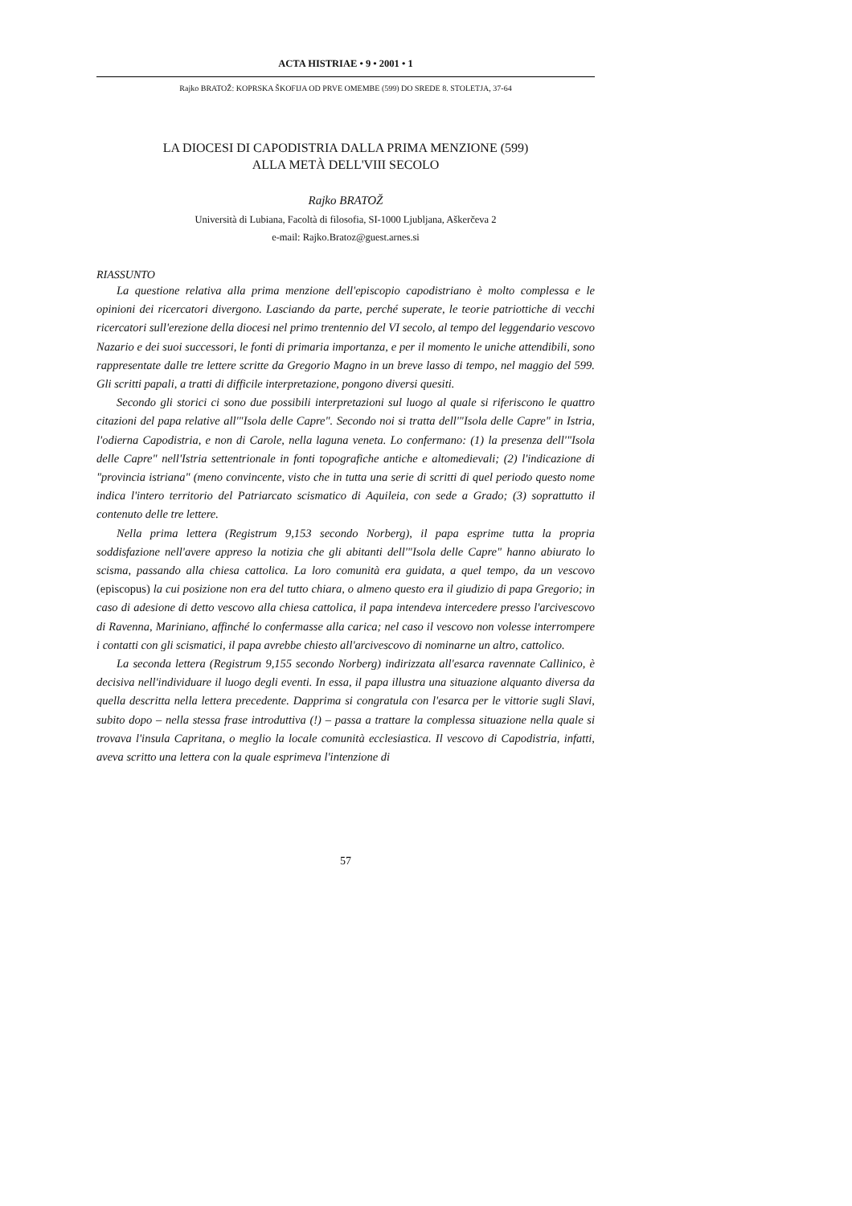ACTA HISTRIAE • 9 • 2001 • 1
Rajko BRATOŽ: KOPRSKA ŠKOFIJA OD PRVE OMEMBE (599) DO SREDE 8. STOLETJA, 37-64
LA DIOCESI DI CAPODISTRIA DALLA PRIMA MENZIONE (599)
ALLA METÀ DELL'VIII SECOLO
Rajko BRATOŽ
Università di Lubiana, Facoltà di filosofia, SI-1000 Ljubljana, Aškerčeva 2
e-mail: Rajko.Bratoz@guest.arnes.si
RIASSUNTO
La questione relativa alla prima menzione dell'episcopio capodistriano è molto complessa e le opinioni dei ricercatori divergono. Lasciando da parte, perché superate, le teorie patriottiche di vecchi ricercatori sull'erezione della diocesi nel primo trentennio del VI secolo, al tempo del leggendario vescovo Nazario e dei suoi successori, le fonti di primaria importanza, e per il momento le uniche attendibili, sono rappresentate dalle tre lettere scritte da Gregorio Magno in un breve lasso di tempo, nel maggio del 599. Gli scritti papali, a tratti di difficile interpretazione, pongono diversi quesiti.
Secondo gli storici ci sono due possibili interpretazioni sul luogo al quale si riferiscono le quattro citazioni del papa relative all'"Isola delle Capre". Secondo noi si tratta dell'"Isola delle Capre" in Istria, l'odierna Capodistria, e non di Carole, nella laguna veneta. Lo confermano: (1) la presenza dell'"Isola delle Capre" nell'Istria settentrionale in fonti topografiche antiche e altomedievali; (2) l'indicazione di "provincia istriana" (meno convincente, visto che in tutta una serie di scritti di quel periodo questo nome indica l'intero territorio del Patriarcato scismatico di Aquileia, con sede a Grado; (3) soprattutto il contenuto delle tre lettere.
Nella prima lettera (Registrum 9,153 secondo Norberg), il papa esprime tutta la propria soddisfazione nell'avere appreso la notizia che gli abitanti dell'"Isola delle Capre" hanno abiurato lo scisma, passando alla chiesa cattolica. La loro comunità era guidata, a quel tempo, da un vescovo (episcopus) la cui posizione non era del tutto chiara, o almeno questo era il giudizio di papa Gregorio; in caso di adesione di detto vescovo alla chiesa cattolica, il papa intendeva intercedere presso l'arcivescovo di Ravenna, Mariniano, affinché lo confermasse alla carica; nel caso il vescovo non volesse interrompere i contatti con gli scismatici, il papa avrebbe chiesto all'arcivescovo di nominarne un altro, cattolico.
La seconda lettera (Registrum 9,155 secondo Norberg) indirizzata all'esarca ravennate Callinico, è decisiva nell'individuare il luogo degli eventi. In essa, il papa illustra una situazione alquanto diversa da quella descritta nella lettera precedente. Dapprima si congratula con l'esarca per le vittorie sugli Slavi, subito dopo – nella stessa frase introduttiva (!) – passa a trattare la complessa situazione nella quale si trovava l'insula Capritana, o meglio la locale comunità ecclesiastica. Il vescovo di Capodistria, infatti, aveva scritto una lettera con la quale esprimeva l'intenzione di
57